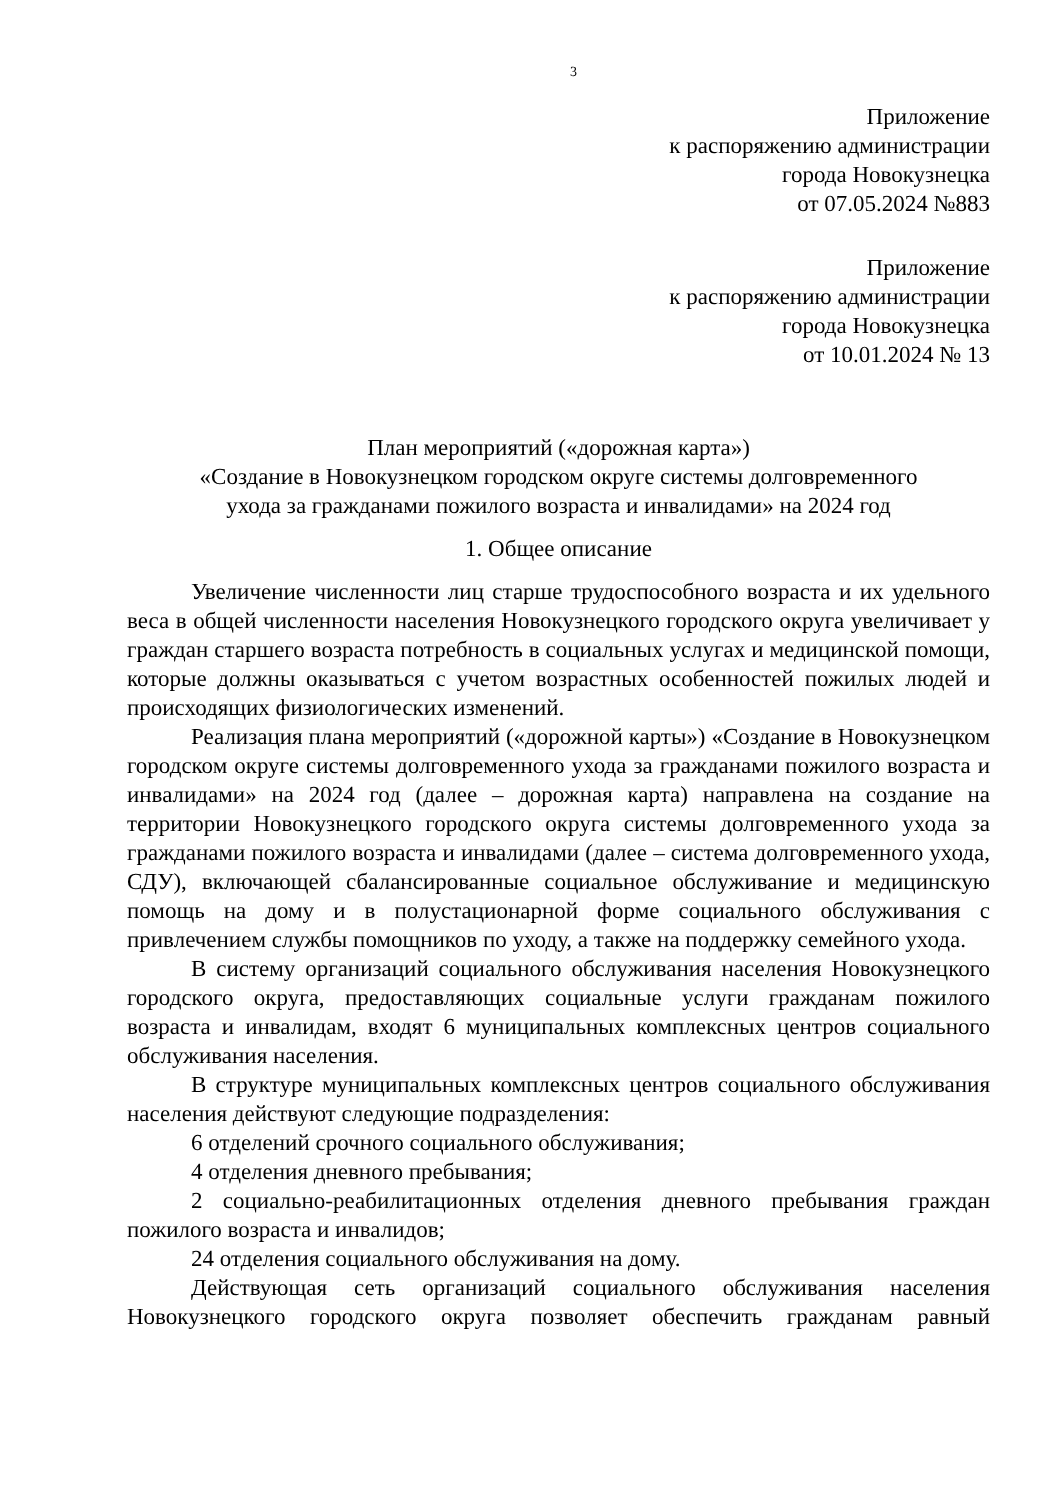3
Приложение
к распоряжению администрации
города Новокузнецка
от 07.05.2024 №883
Приложение
к распоряжению администрации
города Новокузнецка
от 10.01.2024 № 13
План мероприятий («дорожная карта»)
«Создание в Новокузнецком городском округе системы долговременного
ухода за гражданами пожилого возраста и инвалидами» на 2024 год
1. Общее описание
Увеличение численности лиц старше трудоспособного возраста и их удельного веса в общей численности населения Новокузнецкого городского округа увеличивает у граждан старшего возраста потребность в социальных услугах и медицинской помощи, которые должны оказываться с учетом возрастных особенностей пожилых людей и происходящих физиологических изменений.
Реализация плана мероприятий («дорожной карты») «Создание в Новокузнецком городском округе системы долговременного ухода за гражданами пожилого возраста и инвалидами» на 2024 год (далее – дорожная карта) направлена на создание на территории Новокузнецкого городского округа системы долговременного ухода за гражданами пожилого возраста и инвалидами (далее – система долговременного ухода, СДУ), включающей сбалансированные социальное обслуживание и медицинскую помощь на дому и в полустационарной форме социального обслуживания с привлечением службы помощников по уходу, а также на поддержку семейного ухода.
В систему организаций социального обслуживания населения Новокузнецкого городского округа, предоставляющих социальные услуги гражданам пожилого возраста и инвалидам, входят 6 муниципальных комплексных центров социального обслуживания населения.
В структуре муниципальных комплексных центров социального обслуживания населения действуют следующие подразделения:
6 отделений срочного социального обслуживания;
4 отделения дневного пребывания;
2 социально-реабилитационных отделения дневного пребывания граждан пожилого возраста и инвалидов;
24 отделения социального обслуживания на дому.
Действующая сеть организаций социального обслуживания населения Новокузнецкого городского округа позволяет обеспечить гражданам равный